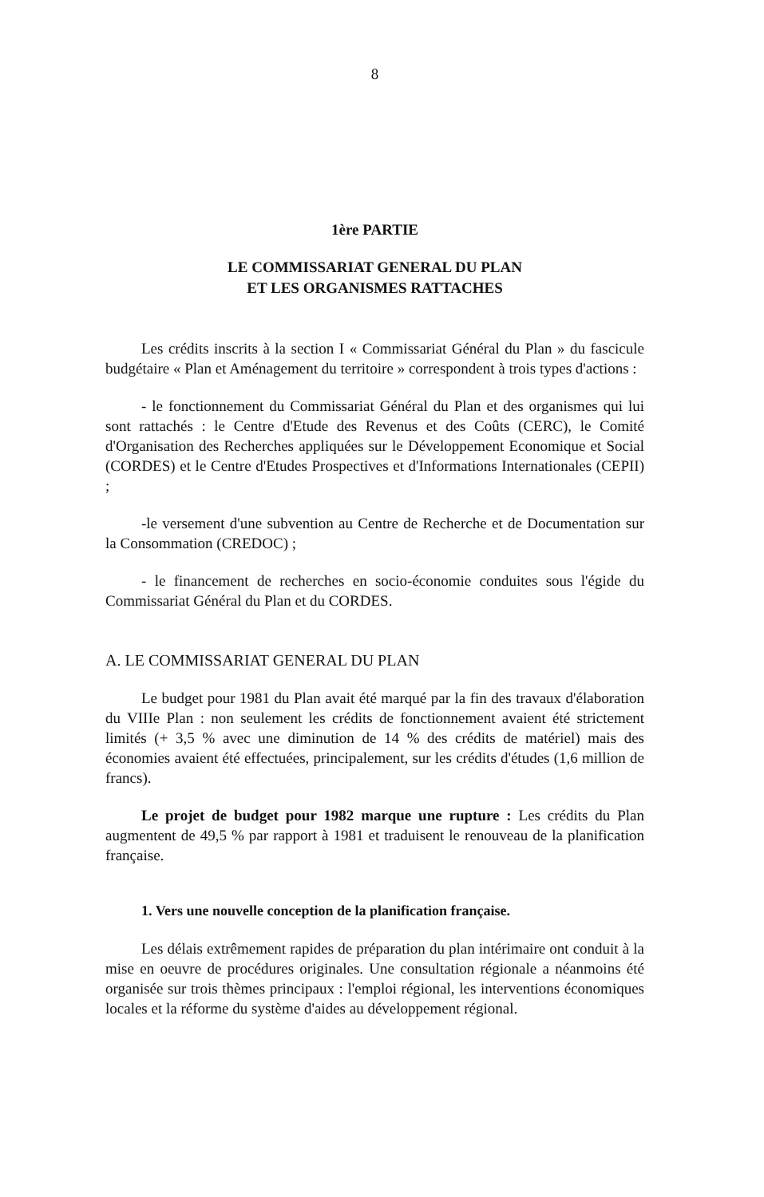8
1ère PARTIE
LE COMMISSARIAT GENERAL DU PLAN
ET LES ORGANISMES RATTACHES
Les crédits inscrits à la section I « Commissariat Général du Plan » du fascicule budgétaire « Plan et Aménagement du territoire » correspondent à trois types d'actions :
- le fonctionnement du Commissariat Général du Plan et des organismes qui lui sont rattachés : le Centre d'Etude des Revenus et des Coûts (CERC), le Comité d'Organisation des Recherches appliquées sur le Développement Economique et Social (CORDES) et le Centre d'Etudes Prospectives et d'Informations Internationales (CEPII) ;
-le versement d'une subvention au Centre de Recherche et de Documentation sur la Consommation (CREDOC) ;
- le financement de recherches en socio-économie conduites sous l'égide du Commissariat Général du Plan et du CORDES.
A. LE COMMISSARIAT GENERAL DU PLAN
Le budget pour 1981 du Plan avait été marqué par la fin des travaux d'élaboration du VIIIe Plan : non seulement les crédits de fonctionnement avaient été strictement limités (+ 3,5 % avec une diminution de 14 % des crédits de matériel) mais des économies avaient été effectuées, principalement, sur les crédits d'études (1,6 million de francs).
Le projet de budget pour 1982 marque une rupture : Les crédits du Plan augmentent de 49,5 % par rapport à 1981 et traduisent le renouveau de la planification française.
1. Vers une nouvelle conception de la planification française.
Les délais extrêmement rapides de préparation du plan intérimaire ont conduit à la mise en oeuvre de procédures originales. Une consultation régionale a néanmoins été organisée sur trois thèmes principaux : l'emploi régional, les interventions économiques locales et la réforme du système d'aides au développement régional.